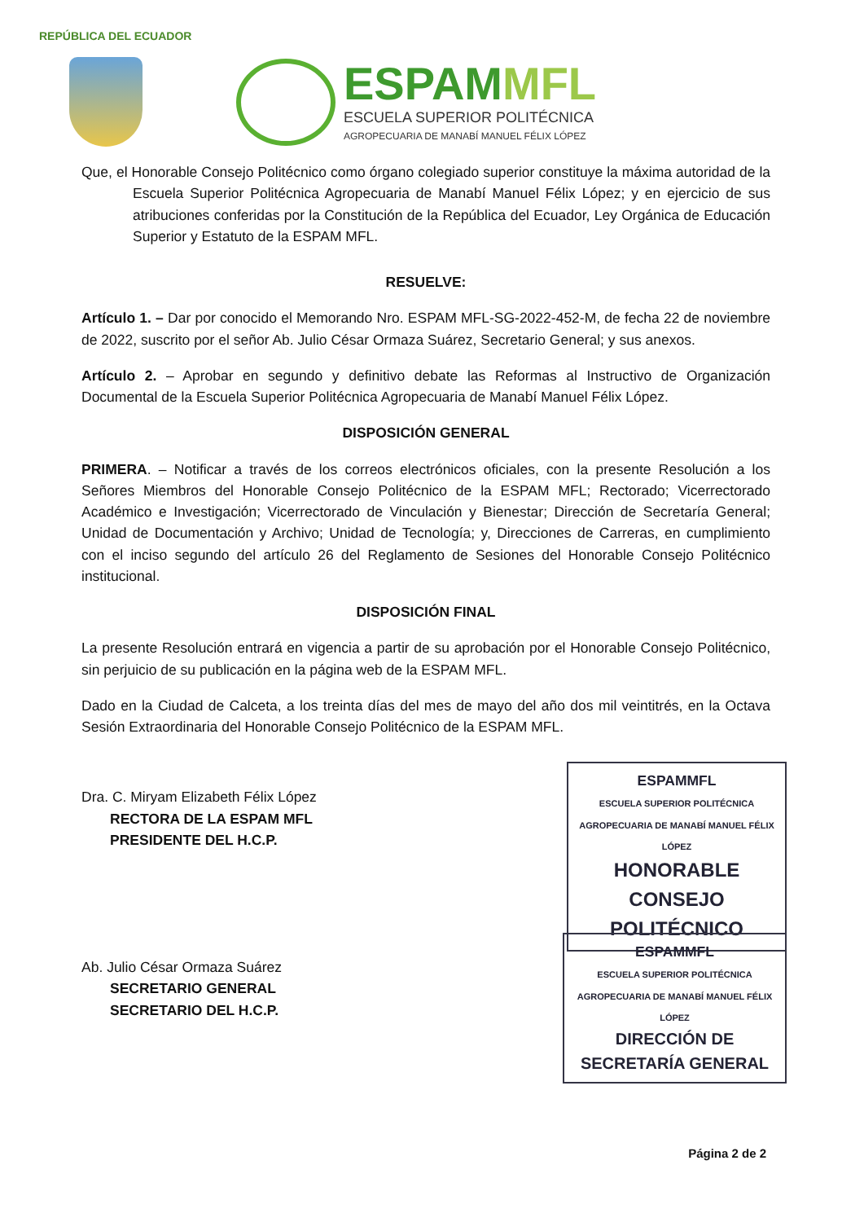REPÚBLICA DEL ECUADOR
ESPAMMFL
ESCUELA SUPERIOR POLITÉCNICA
AGROPECUARIA DE MANABÍ MANUEL FÉLIX LÓPEZ
Que, el Honorable Consejo Politécnico como órgano colegiado superior constituye la máxima autoridad de la Escuela Superior Politécnica Agropecuaria de Manabí Manuel Félix López; y en ejercicio de sus atribuciones conferidas por la Constitución de la República del Ecuador, Ley Orgánica de Educación Superior y Estatuto de la ESPAM MFL.
RESUELVE:
Artículo 1. – Dar por conocido el Memorando Nro. ESPAM MFL-SG-2022-452-M, de fecha 22 de noviembre de 2022, suscrito por el señor Ab. Julio César Ormaza Suárez, Secretario General; y sus anexos.
Artículo 2. – Aprobar en segundo y definitivo debate las Reformas al Instructivo de Organización Documental de la Escuela Superior Politécnica Agropecuaria de Manabí Manuel Félix López.
DISPOSICIÓN GENERAL
PRIMERA. – Notificar a través de los correos electrónicos oficiales, con la presente Resolución a los Señores Miembros del Honorable Consejo Politécnico de la ESPAM MFL; Rectorado; Vicerrectorado Académico e Investigación; Vicerrectorado de Vinculación y Bienestar; Dirección de Secretaría General; Unidad de Documentación y Archivo; Unidad de Tecnología; y, Direcciones de Carreras, en cumplimiento con el inciso segundo del artículo 26 del Reglamento de Sesiones del Honorable Consejo Politécnico institucional.
DISPOSICIÓN FINAL
La presente Resolución entrará en vigencia a partir de su aprobación por el Honorable Consejo Politécnico, sin perjuicio de su publicación en la página web de la ESPAM MFL.
Dado en la Ciudad de Calceta, a los treinta días del mes de mayo del año dos mil veintitrés, en la Octava Sesión Extraordinaria del Honorable Consejo Politécnico de la ESPAM MFL.
Dra. C. Miryam Elizabeth Félix López
RECTORA DE LA ESPAM MFL
PRESIDENTE DEL H.C.P.
Ab. Julio César Ormaza Suárez
SECRETARIO GENERAL
SECRETARIO DEL H.C.P.
ESPAMMFL
ESCUELA SUPERIOR POLITÉCNICA AGROPECUARIA DE MANABÍ MANUEL FÉLIX LÓPEZ
HONORABLE CONSEJO POLITÉCNICO
ESPAMMFL
ESCUELA SUPERIOR POLITÉCNICA AGROPECUARIA DE MANABÍ MANUEL FÉLIX LÓPEZ
DIRECCIÓN DE SECRETARÍA GENERAL
Página 2 de 2